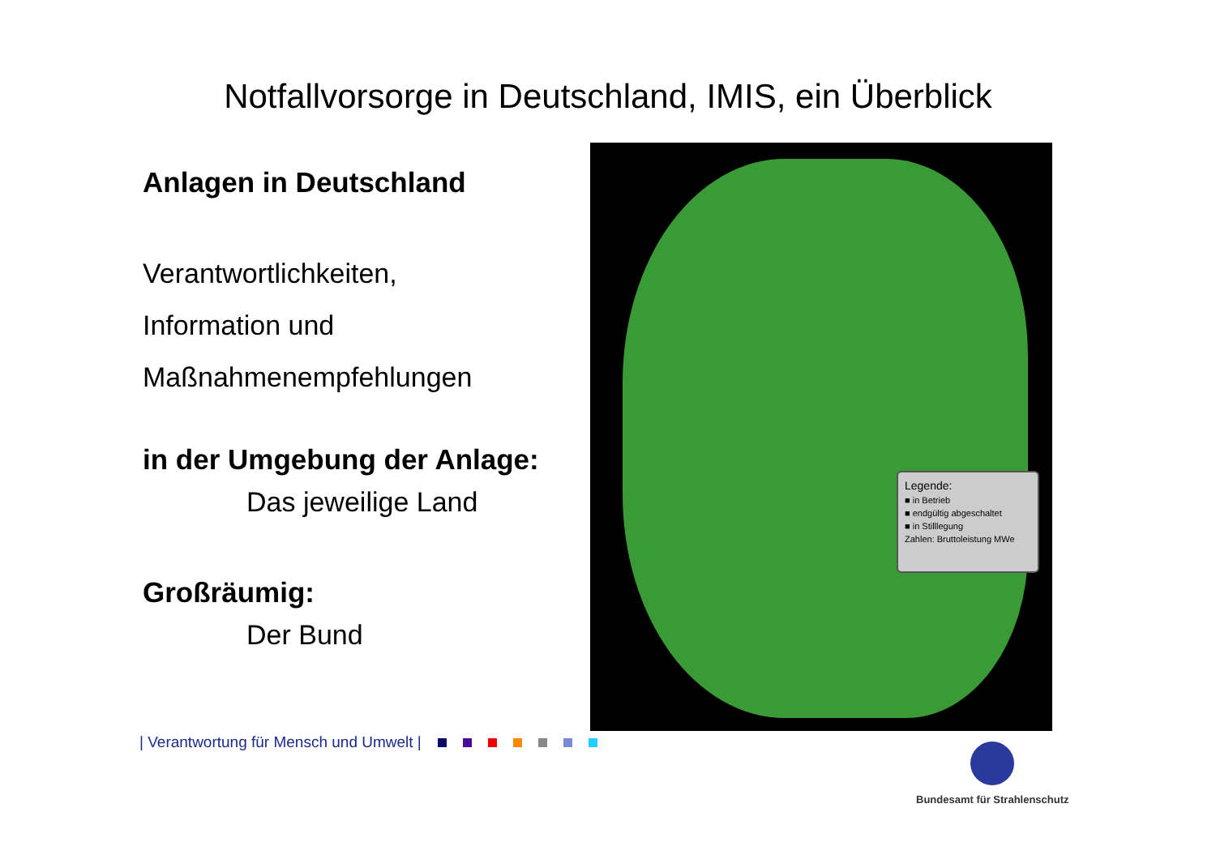Notfallvorsorge in Deutschland, IMIS, ein Überblick
Anlagen in Deutschland
Verantwortlichkeiten,
Information und
Maßnahmenempfehlungen
in der Umgebung der Anlage:
Das jeweilige Land
Großräumig:
Der Bund
Legende:
■ in Betrieb
■ endgültig abgeschaltet
■ in Stilllegung
Zahlen: Bruttoleistung MWe
| Verantwortung für Mensch und Umwelt |
Bundesamt für Strahlenschutz